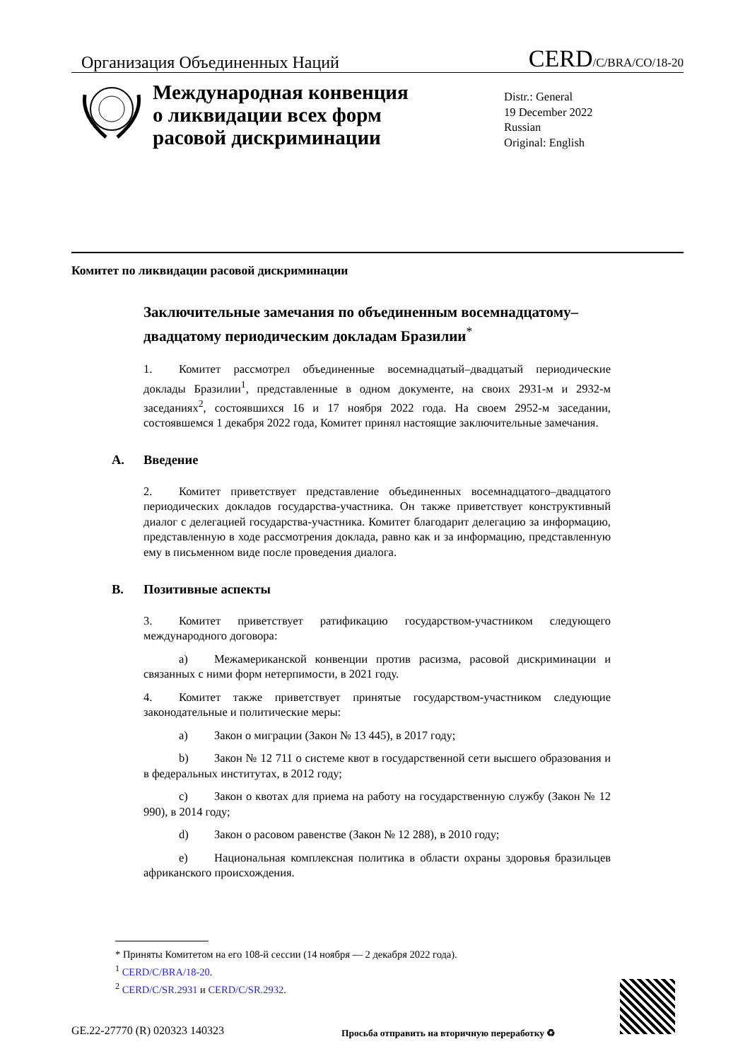Организация Объединенных Наций
CERD/C/BRA/CO/18-20
Международная конвенция
о ликвидации всех форм
расовой дискриминации
Distr.: General
19 December 2022
Russian
Original: English
Комитет по ликвидации расовой дискриминации
Заключительные замечания по объединенным восемнадцатому–двадцатому периодическим докладам Бразилии<sup>*</sup>
1. Комитет рассмотрел объединенные восемнадцатый–двадцатый периодические доклады Бразилии<sup>1</sup>, представленные в одном документе, на своих 2931-м и 2932-м заседаниях<sup>2</sup>, состоявшихся 16 и 17 ноября 2022 года. На своем 2952-м заседании, состоявшемся 1 декабря 2022 года, Комитет принял настоящие заключительные замечания.
A. Введение
2. Комитет приветствует представление объединенных восемнадцатого–двадцатого периодических докладов государства-участника. Он также приветствует конструктивный диалог с делегацией государства-участника. Комитет благодарит делегацию за информацию, представленную в ходе рассмотрения доклада, равно как и за информацию, представленную ему в письменном виде после проведения диалога.
B. Позитивные аспекты
3. Комитет приветствует ратификацию государством-участником следующего международного договора:
a) Межамериканской конвенции против расизма, расовой дискриминации и связанных с ними форм нетерпимости, в 2021 году.
4. Комитет также приветствует принятые государством-участником следующие законодательные и политические меры:
a) Закон о миграции (Закон № 13 445), в 2017 году;
b) Закон № 12 711 о системе квот в государственной сети высшего образования и в федеральных институтах, в 2012 году;
c) Закон о квотах для приема на работу на государственную службу (Закон № 12 990), в 2014 году;
d) Закон о расовом равенстве (Закон № 12 288), в 2010 году;
e) Национальная комплексная политика в области охраны здоровья бразильцев африканского происхождения.
* Приняты Комитетом на его 108-й сессии (14 ноября — 2 декабря 2022 года).
<sup>1</sup> CERD/C/BRA/18-20.
<sup>2</sup> CERD/C/SR.2931 и CERD/C/SR.2932.
GE.22-27770 (R) 020323 140323
Просьба отправить на вторичную переработку ♻